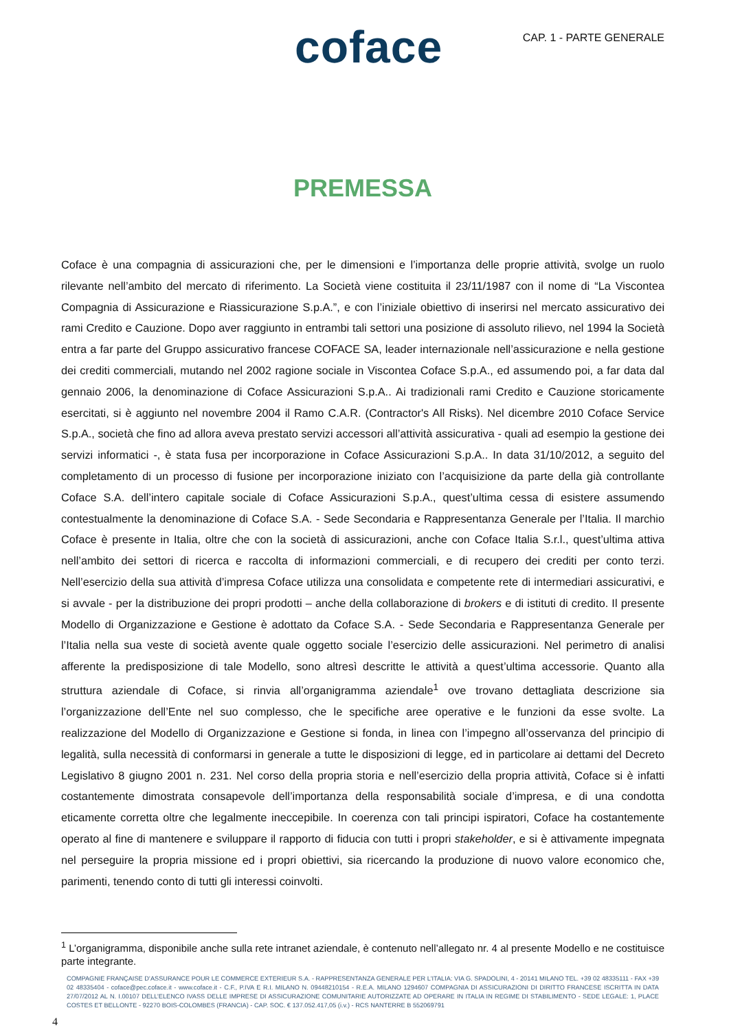coface
CAP. 1 - PARTE GENERALE
PREMESSA
Coface è una compagnia di assicurazioni che, per le dimensioni e l’importanza delle proprie attività, svolge un ruolo rilevante nell’ambito del mercato di riferimento. La Società viene costituita il 23/11/1987 con il nome di “La Viscontea Compagnia di Assicurazione e Riassicurazione S.p.A.”, e con l’iniziale obiettivo di inserirsi nel mercato assicurativo dei rami Credito e Cauzione. Dopo aver raggiunto in entrambi tali settori una posizione di assoluto rilievo, nel 1994 la Società entra a far parte del Gruppo assicurativo francese COFACE SA, leader internazionale nell’assicurazione e nella gestione dei crediti commerciali, mutando nel 2002 ragione sociale in Viscontea Coface S.p.A., ed assumendo poi, a far data dal gennaio 2006, la denominazione di Coface Assicurazioni S.p.A.. Ai tradizionali rami Credito e Cauzione storicamente esercitati, si è aggiunto nel novembre 2004 il Ramo C.A.R. (Contractor's All Risks). Nel dicembre 2010 Coface Service S.p.A., società che fino ad allora aveva prestato servizi accessori all’attività assicurativa - quali ad esempio la gestione dei servizi informatici -, è stata fusa per incorporazione in Coface Assicurazioni S.p.A.. In data 31/10/2012, a seguito del completamento di un processo di fusione per incorporazione iniziato con l’acquisizione da parte della già controllante Coface S.A. dell’intero capitale sociale di Coface Assicurazioni S.p.A., quest’ultima cessa di esistere assumendo contestualmente la denominazione di Coface S.A. - Sede Secondaria e Rappresentanza Generale per l’Italia. Il marchio Coface è presente in Italia, oltre che con la società di assicurazioni, anche con Coface Italia S.r.l., quest’ultima attiva nell’ambito dei settori di ricerca e raccolta di informazioni commerciali, e di recupero dei crediti per conto terzi. Nell’esercizio della sua attività d’impresa Coface utilizza una consolidata e competente rete di intermediari assicurativi, e si avvale - per la distribuzione dei propri prodotti – anche della collaborazione di brokers e di istituti di credito. Il presente Modello di Organizzazione e Gestione è adottato da Coface S.A. - Sede Secondaria e Rappresentanza Generale per l’Italia nella sua veste di società avente quale oggetto sociale l’esercizio delle assicurazioni. Nel perimetro di analisi afferente la predisposizione di tale Modello, sono altresì descritte le attività a quest’ultima accessorie. Quanto alla struttura aziendale di Coface, si rinvia all’organigramma aziendale<sup>1</sup> ove trovano dettagliata descrizione sia l’organizzazione dell’Ente nel suo complesso, che le specifiche aree operative e le funzioni da esse svolte. La realizzazione del Modello di Organizzazione e Gestione si fonda, in linea con l’impegno all’osservanza del principio di legalità, sulla necessità di conformarsi in generale a tutte le disposizioni di legge, ed in particolare ai dettami del Decreto Legislativo 8 giugno 2001 n. 231. Nel corso della propria storia e nell’esercizio della propria attività, Coface si è infatti costantemente dimostrata consapevole dell’importanza della responsabilità sociale d’impresa, e di una condotta eticamente corretta oltre che legalmente ineccepibile. In coerenza con tali principi ispiratori, Coface ha costantemente operato al fine di mantenere e sviluppare il rapporto di fiducia con tutti i propri stakeholder, e si è attivamente impegnata nel perseguire la propria missione ed i propri obiettivi, sia ricercando la produzione di nuovo valore economico che, parimenti, tenendo conto di tutti gli interessi coinvolti.
<sup>1</sup> L’organigramma, disponibile anche sulla rete intranet aziendale, è contenuto nell’allegato nr. 4 al presente Modello e ne costituisce parte integrante.
COMPAGNIE FRANÇAISE D’ASSURANCE POUR LE COMMERCE EXTERIEUR S.A. - RAPPRESENTANZA GENERALE PER L’ITALIA: VIA G. SPADOLINI, 4 - 20141 MILANO TEL. +39 02 48335111 - FAX +39 02 48335404 - coface@pec.coface.it - www.coface.it - C.F., P.IVA E R.I. MILANO N. 09448210154 - R.E.A. MILANO 1294607 COMPAGNIA DI ASSICURAZIONI DI DIRITTO FRANCESE ISCRITTA IN DATA 27/07/2012 AL N. I.00107 DELL’ELENCO IVASS DELLE IMPRESE DI ASSICURAZIONE COMUNITARIE AUTORIZZATE AD OPERARE IN ITALIA IN REGIME DI STABILIMENTO - SEDE LEGALE: 1, PLACE COSTES ET BELLONTE - 92270 BOIS-COLOMBES (FRANCIA) - CAP. SOC. € 137.052.417,05 (i.v.) - RCS NANTERRE B 552069791
4